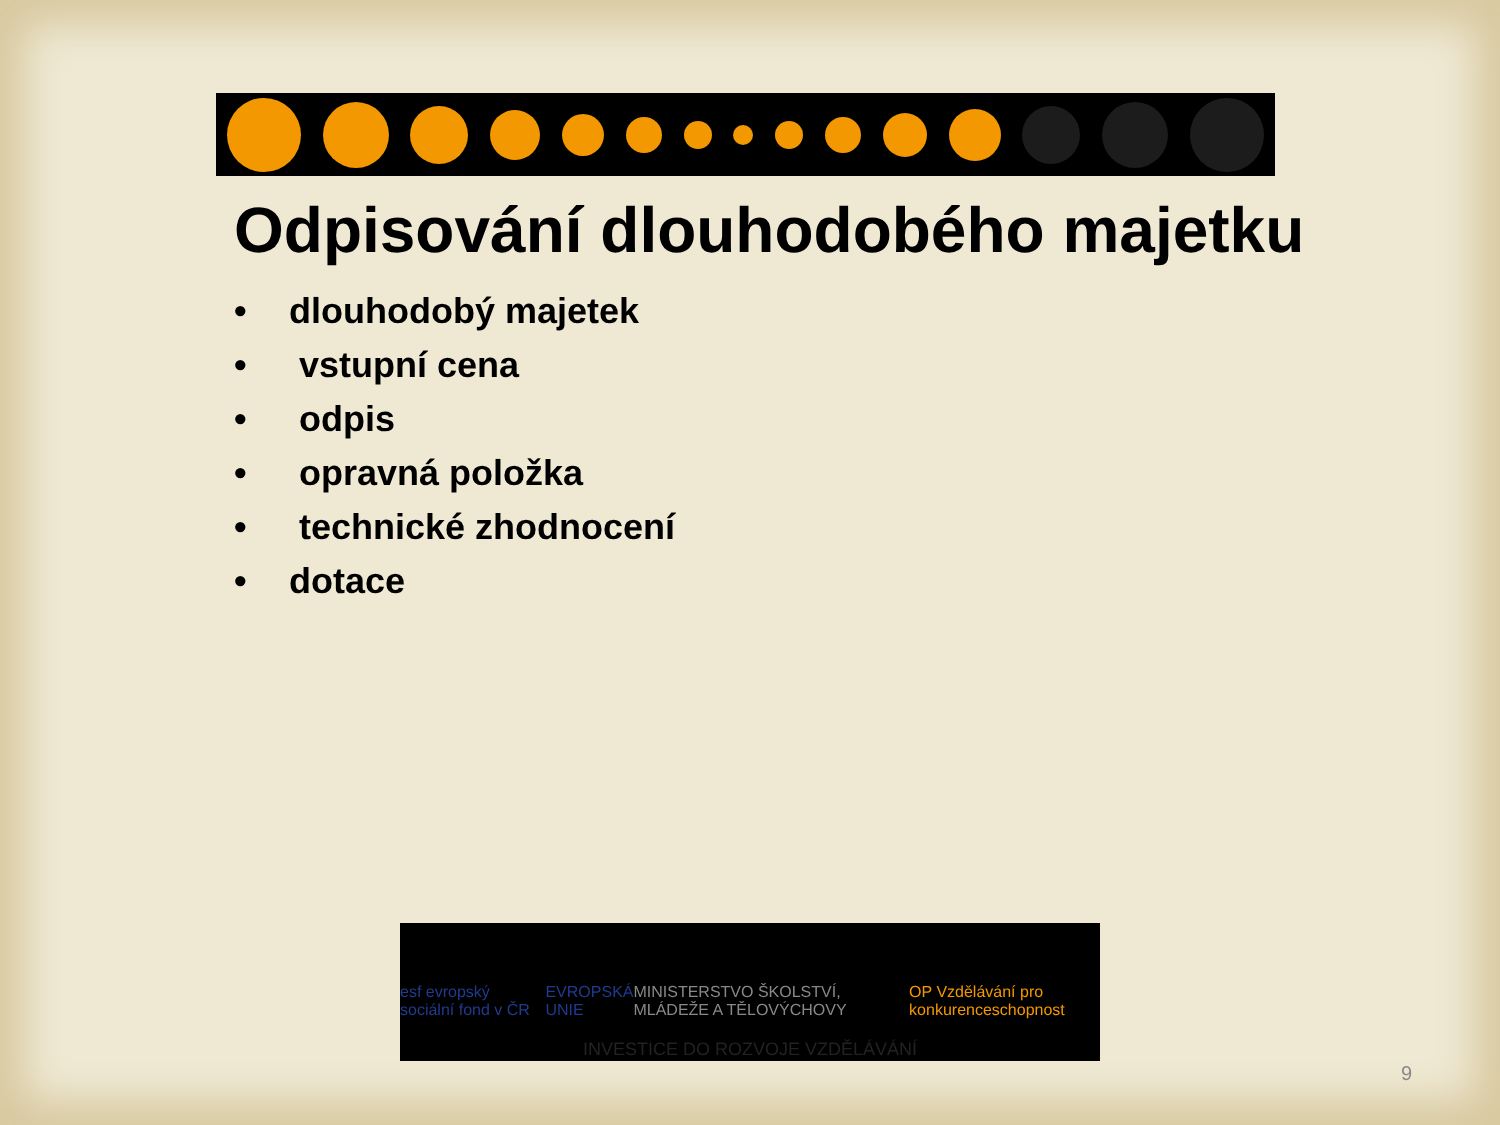Odpisování dlouhodobého majetku
• dlouhodobý majetek
• vstupní cena
• odpis
• opravná položka
• technické zhodnocení
• dotace
esf evropský sociální fond v ČR EVROPSKÁ UNIE MINISTERSTVO ŠKOLSTVÍ, MLÁDEŽE A TĚLOVÝCHOVY OP Vzdělávání pro konkurenceschopnost
INVESTICE DO ROZVOJE VZDĚLÁVÁNÍ
9